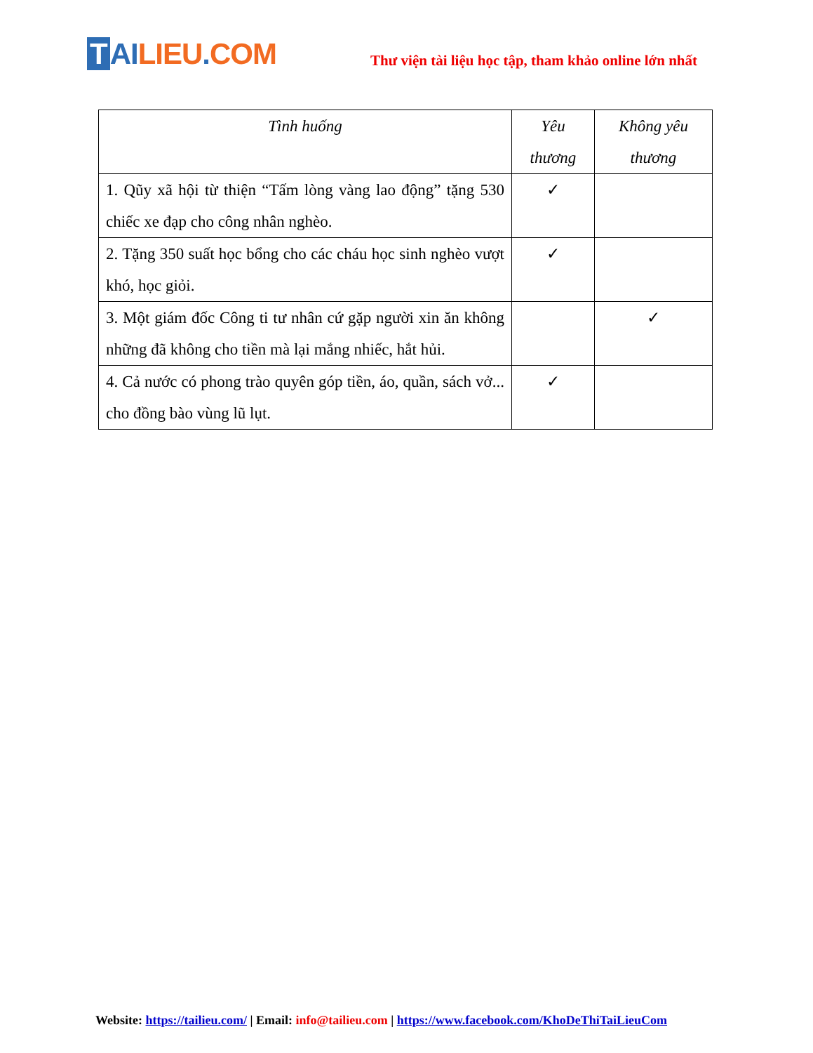T AI LIEU. COM
Thư viện tài liệu học tập, tham khảo online lớn nhất
| Tình huống | Yêu thương | Không yêu thương |
| --- | --- | --- |
| 1. Qũy xã hội từ thiện “Tấm lòng vàng lao động” tặng 530 chiếc xe đạp cho công nhân nghèo. | ✓ | |
| 2. Tặng 350 suất học bổng cho các cháu học sinh nghèo vượt khó, học giỏi. | ✓ | |
| 3. Một giám đốc Công ti tư nhân cứ gặp người xin ăn không những đã không cho tiền mà lại mắng nhiếc, hắt hủi. | | ✓ |
| 4. Cả nước có phong trào quyên góp tiền, áo, quần, sách vở... cho đồng bào vùng lũ lụt. | ✓ | |
Website: https://tailieu.com/ | Email: info@tailieu.com | https://www.facebook.com/KhoDeThiTaiLieuCom